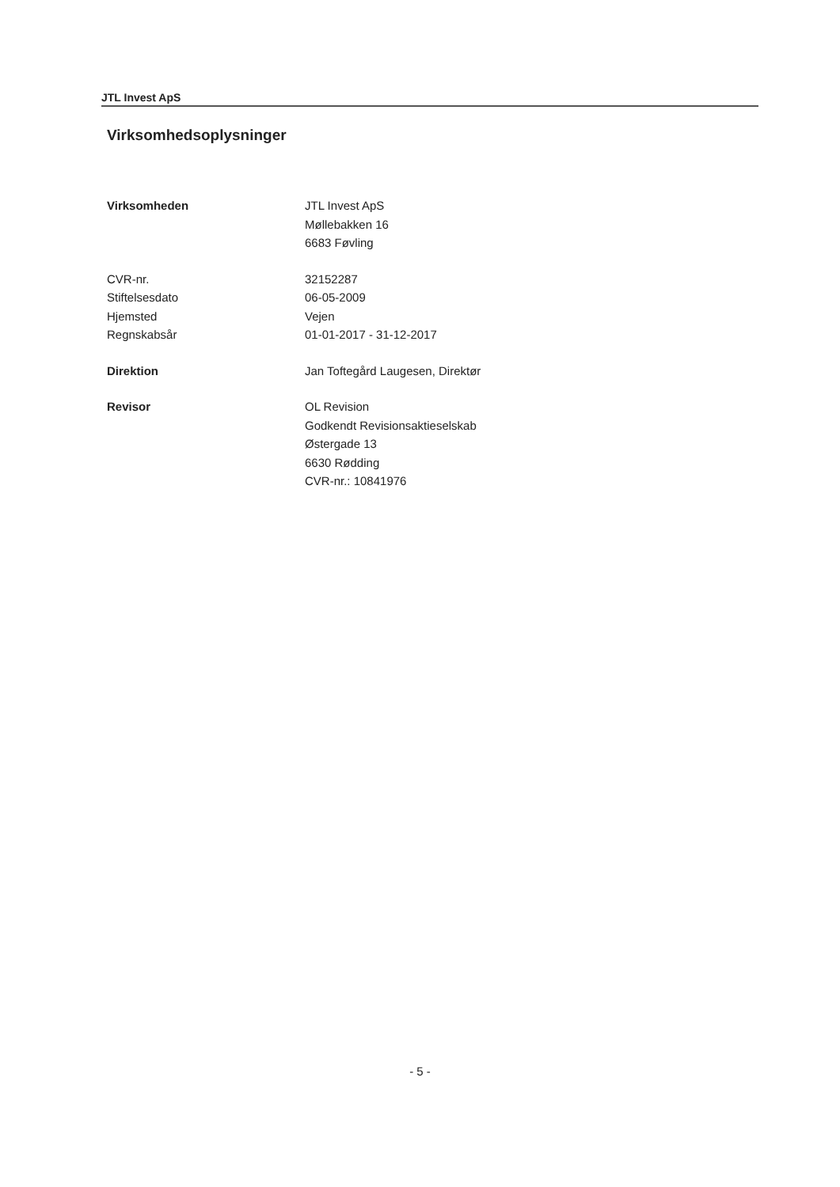JTL Invest ApS
Virksomhedsoplysninger
| Virksomheden | JTL Invest ApS Møllebakken 16 6683 Føvling |
| CVR-nr. | 32152287 |
| Stiftelsesdato | 06-05-2009 |
| Hjemsted | Vejen |
| Regnskabsår | 01-01-2017 - 31-12-2017 |
| Direktion | Jan Toftegård Laugesen, Direktør |
| Revisor | OL Revision Godkendt Revisionsaktieselskab Østergade 13 6630 Rødding CVR-nr.: 10841976 |
- 5 -